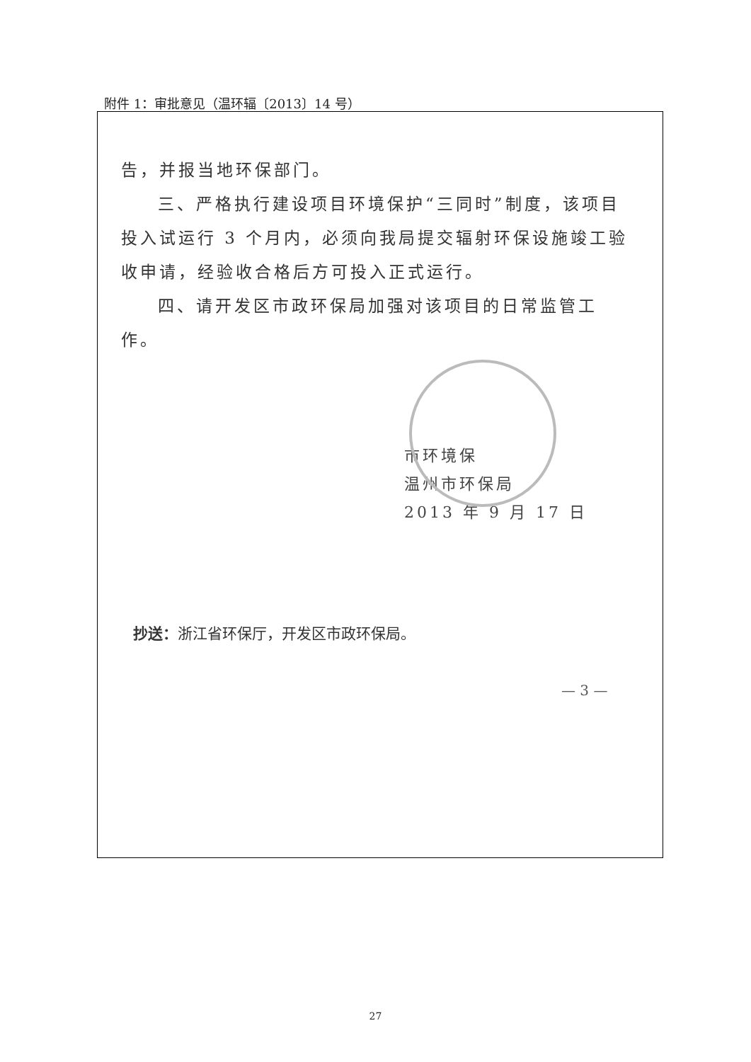附件 1：审批意见（温环辐〔2013〕14 号）
告，并报当地环保部门。
三、严格执行建设项目环境保护“三同时”制度，该项目投入试运行 3 个月内，必须向我局提交辐射环保设施竣工验收申请，经验收合格后方可投入正式运行。
四、请开发区市政环保局加强对该项目的日常监管工作。
市环境保
温州市环保局
2013 年 9 月 17 日
抄送：浙江省环保厅，开发区市政环保局。
— 3 —
27